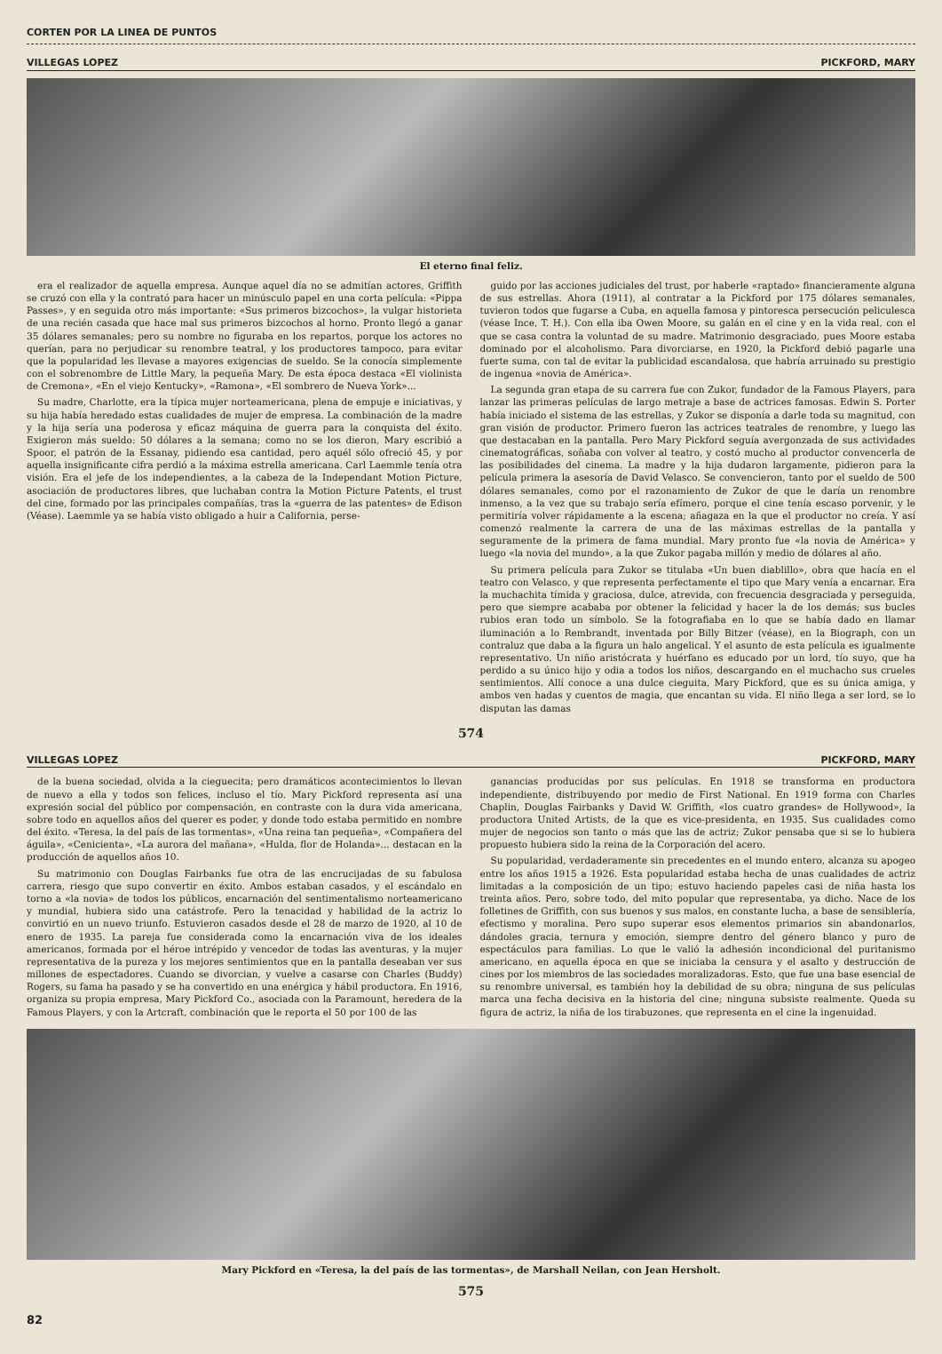CORTEN POR LA LINEA DE PUNTOS
VILLEGAS LOPEZ PICKFORD, MARY
El eterno final feliz.
era el realizador de aquella empresa. Aunque aquel día no se admitían actores, Griffith se cruzó con ella y la contrató para hacer un minúsculo papel en una corta película: «Pippa Passes», y en seguida otro más importante: «Sus primeros bizcochos», la vulgar historieta de una recién casada que hace mal sus primeros bizcochos al horno. Pronto llegó a ganar 35 dólares semanales; pero su nombre no figuraba en los repartos, porque los actores no querían, para no perjudicar su renombre teatral, y los productores tampoco, para evitar que la popularidad les llevase a mayores exigencias de sueldo. Se la conocía simplemente con el sobrenombre de Little Mary, la pequeña Mary. De esta época destaca «El violinista de Cremona», «En el viejo Kentucky», «Ramona», «El sombrero de Nueva York»...
Su madre, Charlotte, era la típica mujer norteamericana, plena de empuje e iniciativas, y su hija había heredado estas cualidades de mujer de empresa. La combinación de la madre y la hija sería una poderosa y eficaz máquina de guerra para la conquista del éxito. Exigieron más sueldo: 50 dólares a la semana; como no se los dieron, Mary escribió a Spoor, el patrón de la Essanay, pidiendo esa cantidad, pero aquél sólo ofreció 45, y por aquella insignificante cifra perdió a la máxima estrella americana. Carl Laemmle tenía otra visión. Era el jefe de los independientes, a la cabeza de la Independant Motion Picture, asociación de productores libres, que luchaban contra la Motion Picture Patents, el trust del cine, formado por las principales compañías, tras la «guerra de las patentes» de Edison (Véase). Laemmle ya se había visto obligado a huir a California, perse-
guido por las acciones judiciales del trust, por haberle «raptado» financieramente alguna de sus estrellas. Ahora (1911), al contratar a la Pickford por 175 dólares semanales, tuvieron todos que fugarse a Cuba, en aquella famosa y pintoresca persecución peliculesca (véase Ince, T. H.). Con ella iba Owen Moore, su galán en el cine y en la vida real, con el que se casa contra la voluntad de su madre. Matrimonio desgraciado, pues Moore estaba dominado por el alcoholismo. Para divorciarse, en 1920, la Pickford debió pagarle una fuerte suma, con tal de evitar la publicidad escandalosa, que habría arruinado su prestigio de ingenua «novia de América».
La segunda gran etapa de su carrera fue con Zukor, fundador de la Famous Players, para lanzar las primeras películas de largo metraje a base de actrices famosas. Edwin S. Porter había iniciado el sistema de las estrellas, y Zukor se disponía a darle toda su magnitud, con gran visión de productor. Primero fueron las actrices teatrales de renombre, y luego las que destacaban en la pantalla. Pero Mary Pickford seguía avergonzada de sus actividades cinematográficas, soñaba con volver al teatro, y costó mucho al productor convencerla de las posibilidades del cinema. La madre y la hija dudaron largamente, pidieron para la película primera la asesoría de David Velasco. Se convencieron, tanto por el sueldo de 500 dólares semanales, como por el razonamiento de Zukor de que le daría un renombre inmenso, a la vez que su trabajo sería efímero, porque el cine tenía escaso porvenir, y le permitiría volver rápidamente a la escena; añagaza en la que el productor no creía. Y así comenzó realmente la carrera de una de las máximas estrellas de la pantalla y seguramente de la primera de fama mundial. Mary pronto fue «la novia de América» y luego «la novia del mundo», a la que Zukor pagaba millón y medio de dólares al año.
Su primera película para Zukor se titulaba «Un buen diablillo», obra que hacía en el teatro con Velasco, y que representa perfectamente el tipo que Mary venía a encarnar. Era la muchachita tímida y graciosa, dulce, atrevida, con frecuencia desgraciada y perseguida, pero que siempre acababa por obtener la felicidad y hacer la de los demás; sus bucles rubios eran todo un símbolo. Se la fotografiaba en lo que se había dado en llamar iluminación a lo Rembrandt, inventada por Billy Bitzer (véase), en la Biograph, con un contraluz que daba a la figura un halo angelical. Y el asunto de esta película es igualmente representativo. Un niño aristócrata y huérfano es educado por un lord, tío suyo, que ha perdido a su único hijo y odia a todos los niños, descargando en el muchacho sus crueles sentimientos. Allí conoce a una dulce cieguita, Mary Pickford, que es su única amiga, y ambos ven hadas y cuentos de magia, que encantan su vida. El niño llega a ser lord, se lo disputan las damas
574
VILLEGAS LOPEZ PICKFORD, MARY
de la buena sociedad, olvida a la cieguecita; pero dramáticos acontecimientos lo llevan de nuevo a ella y todos son felices, incluso el tío. Mary Pickford representa así una expresión social del público por compensación, en contraste con la dura vida americana, sobre todo en aquellos años del querer es poder, y donde todo estaba permitido en nombre del éxito. «Teresa, la del país de las tormentas», «Una reina tan pequeña», «Compañera del águila», «Cenicienta», «La aurora del mañana», «Hulda, flor de Holanda»... destacan en la producción de aquellos años 10.
Su matrimonio con Douglas Fairbanks fue otra de las encrucijadas de su fabulosa carrera, riesgo que supo convertir en éxito. Ambos estaban casados, y el escándalo en torno a «la novia» de todos los públicos, encarnación del sentimentalismo norteamericano y mundial, hubiera sido una catástrofe. Pero la tenacidad y habilidad de la actriz lo convirtió en un nuevo triunfo. Estuvieron casados desde el 28 de marzo de 1920, al 10 de enero de 1935. La pareja fue considerada como la encarnación viva de los ideales americanos, formada por el héroe intrépido y vencedor de todas las aventuras, y la mujer representativa de la pureza y los mejores sentimientos que en la pantalla deseaban ver sus millones de espectadores. Cuando se divorcian, y vuelve a casarse con Charles (Buddy) Rogers, su fama ha pasado y se ha convertido en una enérgica y hábil productora. En 1916, organiza su propia empresa, Mary Pickford Co., asociada con la Paramount, heredera de la Famous Players, y con la Artcraft, combinación que le reporta el 50 por 100 de las
ganancias producidas por sus películas. En 1918 se transforma en productora independiente, distribuyendo por medio de First National. En 1919 forma con Charles Chaplin, Douglas Fairbanks y David W. Griffith, «los cuatro grandes» de Hollywood», la productora United Artists, de la que es vice-presidenta, en 1935. Sus cualidades como mujer de negocios son tanto o más que las de actriz; Zukor pensaba que si se lo hubiera propuesto hubiera sido la reina de la Corporación del acero.
Su popularidad, verdaderamente sin precedentes en el mundo entero, alcanza su apogeo entre los años 1915 a 1926. Esta popularidad estaba hecha de unas cualidades de actriz limitadas a la composición de un tipo; estuvo haciendo papeles casi de niña hasta los treinta años. Pero, sobre todo, del mito popular que representaba, ya dicho. Nace de los folletines de Griffith, con sus buenos y sus malos, en constante lucha, a base de sensiblería, efectismo y moralina. Pero supo superar esos elementos primarios sin abandonarlos, dándoles gracia, ternura y emoción, siempre dentro del género blanco y puro de espectáculos para familias. Lo que le valió la adhesión incondicional del puritanismo americano, en aquella época en que se iniciaba la censura y el asalto y destrucción de cines por los miembros de las sociedades moralizadoras. Esto, que fue una base esencial de su renombre universal, es también hoy la debilidad de su obra; ninguna de sus películas marca una fecha decisiva en la historia del cine; ninguna subsiste realmente. Queda su figura de actriz, la niña de los tirabuzones, que representa en el cine la ingenuidad.
Mary Pickford en «Teresa, la del país de las tormentas», de Marshall Neilan, con Jean Hersholt.
575
82